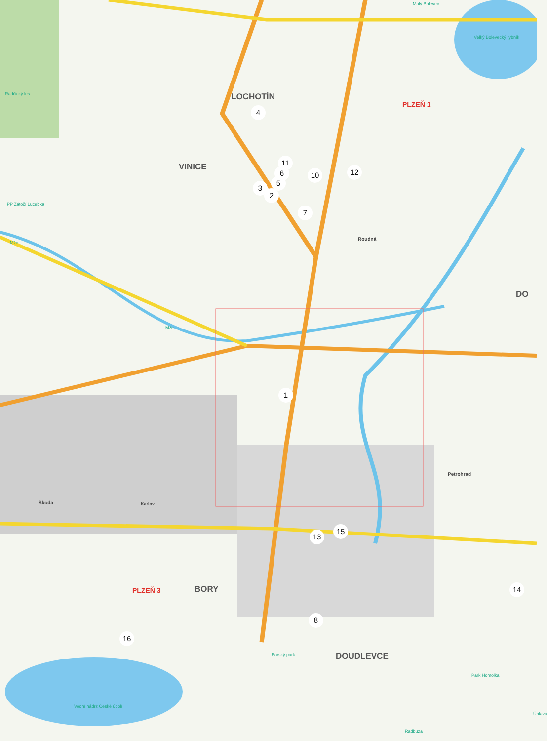LOCHOTÍN
VINICE
PLZEŇ 1
DO
Roudná
Škoda Karlov
Petrohrad
PLZEŇ 3 BORY
DOUDLEVCE
Radčický les
PP Zátočí Lucebka
Mže
Mže
Velký Bolevecký rybník
Vodní nádrž České údolí
Radbuza
Úhlava
Park Homolka
Borský park
Malý Bolevec
4
11
6 10 12
5
3
2
7
1
13
15
14
8
16